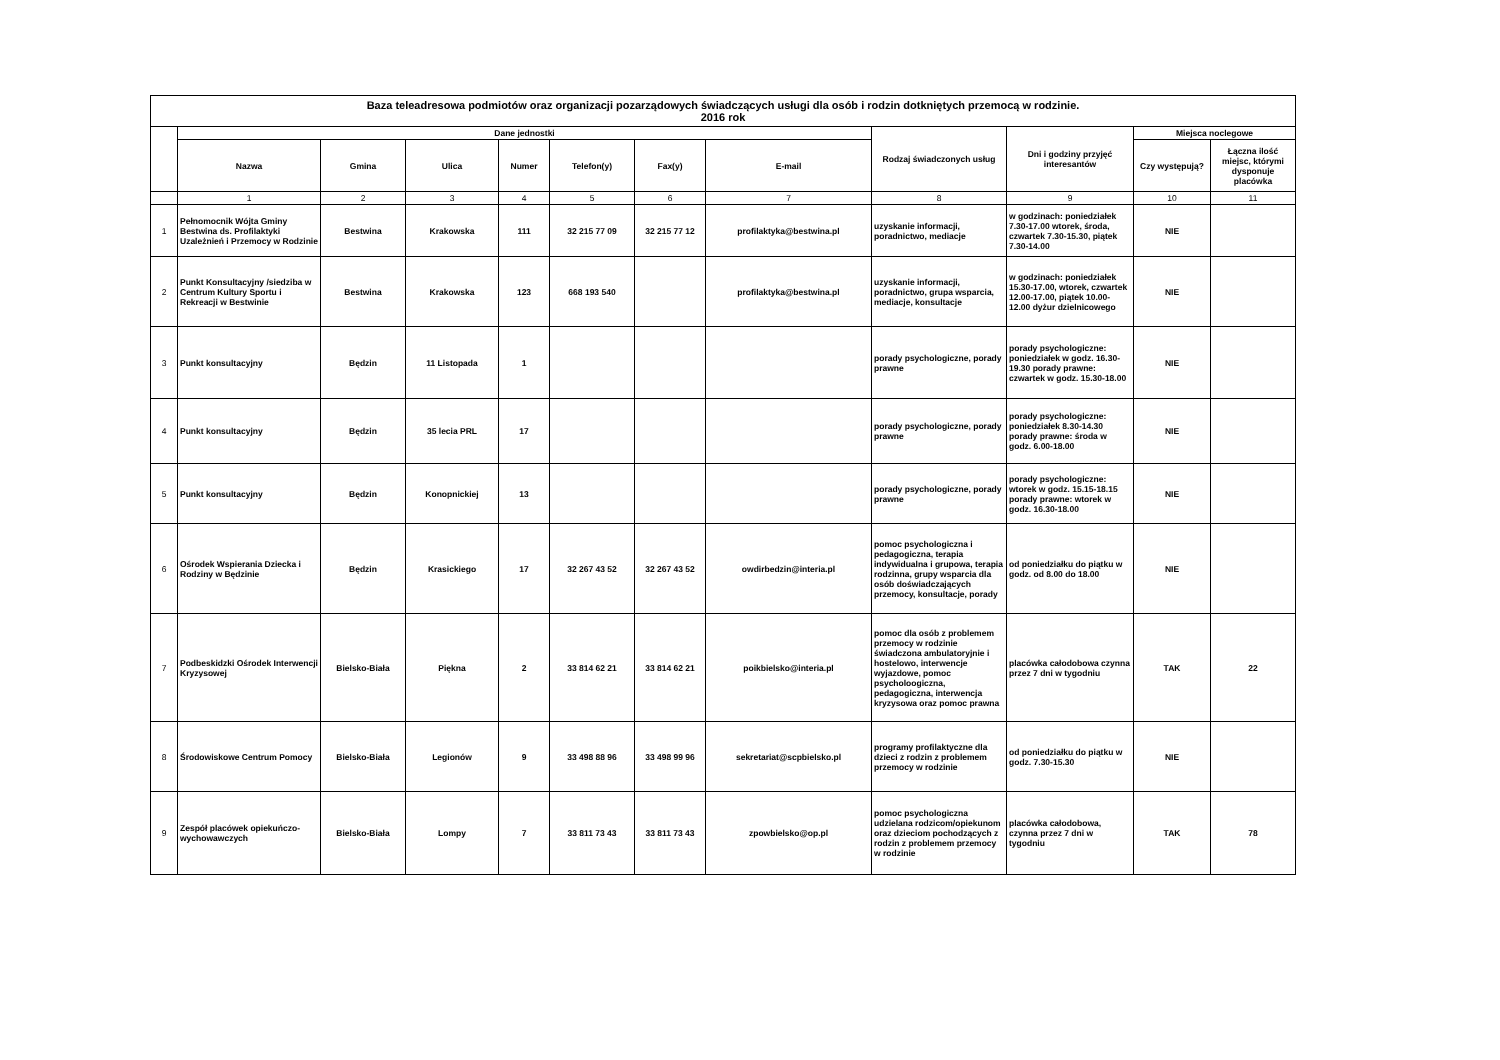| Baza teleadresowa podmiotów oraz organizacji pozarządowych świadczących usługi dla osób i rodzin dotkniętych przemocą w rodzinie. 2016 rok | | | | | | | | | | | |
| --- | --- | --- | --- | --- | --- | --- | --- | --- | --- | --- | --- |
| | Dane jednostki | | | | | | | Rodzaj świadczonych usług | Dni i godziny przyjęć interesantów | Miejsca noclegowe | |
| | Nazwa | Gmina | Ulica | Numer | Telefon(y) | Fax(y) | E-mail | | | Czy występują? | Łączna ilość miejsc, którymi dysponuje placówka |
| | 1 | 2 | 3 | 4 | 5 | 6 | 7 | 8 | 9 | 10 | 11 |
| 1 | Pełnomocnik Wójta Gminy Bestwina ds. Profilaktyki Uzależnień i Przemocy w Rodzinie | Bestwina | Krakowska | 111 | 32 215 77 09 | 32 215 77 12 | profilaktyka@bestwina.pl | uzyskanie informacji, poradnictwo, mediacje | w godzinach: poniedziałek 7.30-17.00 wtorek, środa, czwartek 7.30-15.30, piątek 7.30-14.00 | NIE | |
| 2 | Punkt Konsultacyjny /siedziba w Centrum Kultury Sportu i Rekreacji w Bestwinie | Bestwina | Krakowska | 123 | 668 193 540 | | profilaktyka@bestwina.pl | uzyskanie informacji, poradnictwo, grupa wsparcia, mediacje, konsultacje | w godzinach: poniedziałek 15.30-17.00, wtorek, czwartek 12.00-17.00, piątek 10.00-12.00 dyżur dzielnicowego | NIE | |
| 3 | Punkt konsultacyjny | Będzin | 11 Listopada | 1 | | | | porady psychologiczne, porady prawne | porady psychologiczne: poniedziałek w godz. 16.30-19.30 porady prawne: czwartek w godz. 15.30-18.00 | NIE | |
| 4 | Punkt konsultacyjny | Będzin | 35 lecia PRL | 17 | | | | porady psychologiczne, porady prawne | porady psychologiczne: poniedziałek 8.30-14.30 porady prawne: środa w godz. 6.00-18.00 | NIE | |
| 5 | Punkt konsultacyjny | Będzin | Konopnickiej | 13 | | | | porady psychologiczne, porady prawne | porady psychologiczne: wtorek w godz. 15.15-18.15 porady prawne: wtorek w godz. 16.30-18.00 | NIE | |
| 6 | Ośrodek Wspierania Dziecka i Rodziny w Będzinie | Będzin | Krasickiego | 17 | 32 267 43 52 | 32 267 43 52 | owdirbedzin@interia.pl | pomoc psychologiczna i pedagogiczna, terapia indywidualna i grupowa, terapia rodzinna, grupy wsparcia dla osób doświadczających przemocy, konsultacje, porady | od poniedziałku do piątku w godz. od 8.00 do 18.00 | NIE | |
| 7 | Podbeskidzki Ośrodek Interwencji Kryzysowej | Bielsko-Biała | Piękna | 2 | 33 814 62 21 | 33 814 62 21 | poikbielsko@interia.pl | pomoc dla osób z problemem przemocy w rodzinie świadczona ambulatoryjnie i hostelowo, interwencje wyjazdowe, pomoc psycholoogiczna, pedagogiczna, interwencja kryzysowa oraz pomoc prawna | placówka całodobowa czynna przez 7 dni w tygodniu | TAK | 22 |
| 8 | Środowiskowe Centrum Pomocy | Bielsko-Biała | Legionów | 9 | 33 498 88 96 | 33 498 99 96 | sekretariat@scpbielsko.pl | programy profilaktyczne dla dzieci z rodzin z problemem przemocy w rodzinie | od poniedziałku do piątku w godz. 7.30-15.30 | NIE | |
| 9 | Zespół placówek opiekuńczo-wychowawczych | Bielsko-Biała | Lompy | 7 | 33 811 73 43 | 33 811 73 43 | zpowbielsko@op.pl | pomoc psychologiczna udzielana rodzicom/opiekunom oraz dzieciom pochodzących z rodzin z problemem przemocy w rodzinie | placówka całodobowa, czynna przez 7 dni w tygodniu | TAK | 78 |